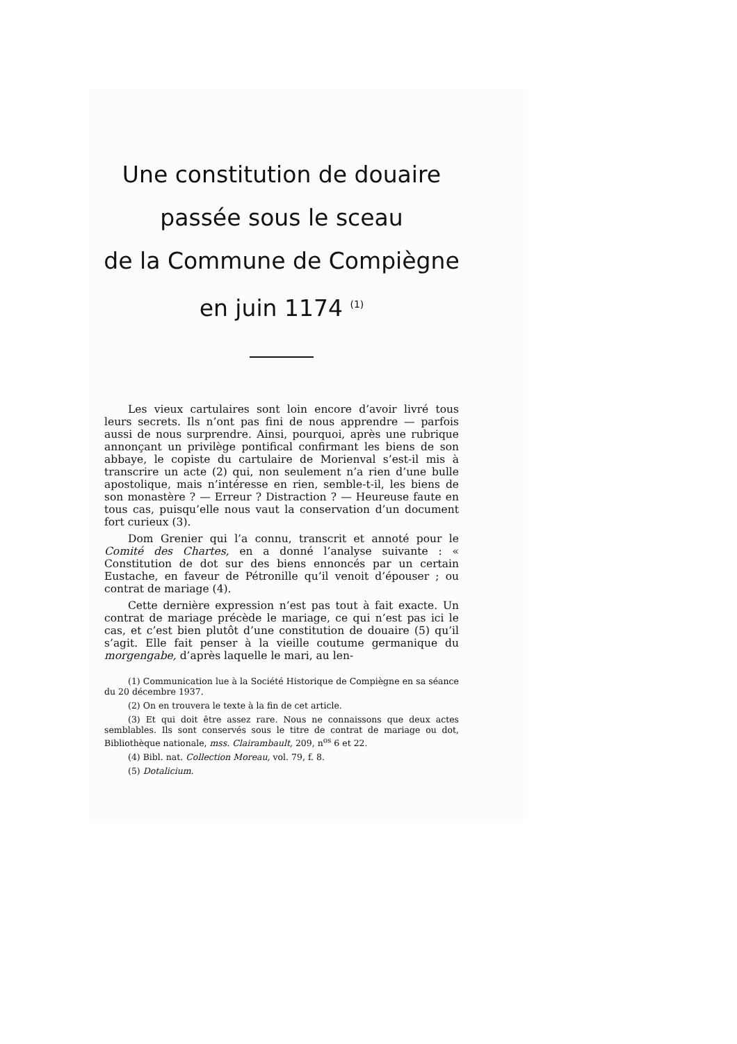Une constitution de douaire
passée sous le sceau
de la Commune de Compiègne
en juin 1174 <sup>(1)</sup>
Les vieux cartulaires sont loin encore d’avoir livré tous leurs secrets. Ils n’ont pas fini de nous apprendre — parfois aussi de nous surprendre. Ainsi, pourquoi, après une rubrique annonçant un privilège pontifical confirmant les biens de son abbaye, le copiste du cartulaire de Morienval s’est-il mis à transcrire un acte (2) qui, non seulement n’a rien d’une bulle apostolique, mais n’intéresse en rien, semble-t-il, les biens de son monastère ? — Erreur ? Distraction ? — Heureuse faute en tous cas, puisqu’elle nous vaut la conservation d’un document fort curieux (3).
Dom Grenier qui l’a connu, transcrit et annoté pour le Comité des Chartes, en a donné l’analyse suivante : « Constitution de dot sur des biens ennoncés par un certain Eustache, en faveur de Pétronille qu’il venoit d’épouser ; ou contrat de mariage (4).
Cette dernière expression n’est pas tout à fait exacte. Un contrat de mariage précède le mariage, ce qui n’est pas ici le cas, et c’est bien plutôt d’une constitution de douaire (5) qu’il s’agit. Elle fait penser à la vieille coutume germanique du morgengabe, d’après laquelle le mari, au len-
(1) Communication lue à la Société Historique de Compiègne en sa séance du 20 décembre 1937.
(2) On en trouvera le texte à la fin de cet article.
(3) Et qui doit être assez rare. Nous ne connaissons que deux actes semblables. Ils sont conservés sous le titre de contrat de mariage ou dot, Bibliothèque nationale, mss. Clairambault, 209, n<sup>os</sup> 6 et 22.
(4) Bibl. nat. Collection Moreau, vol. 79, f. 8.
(5) Dotalicium.